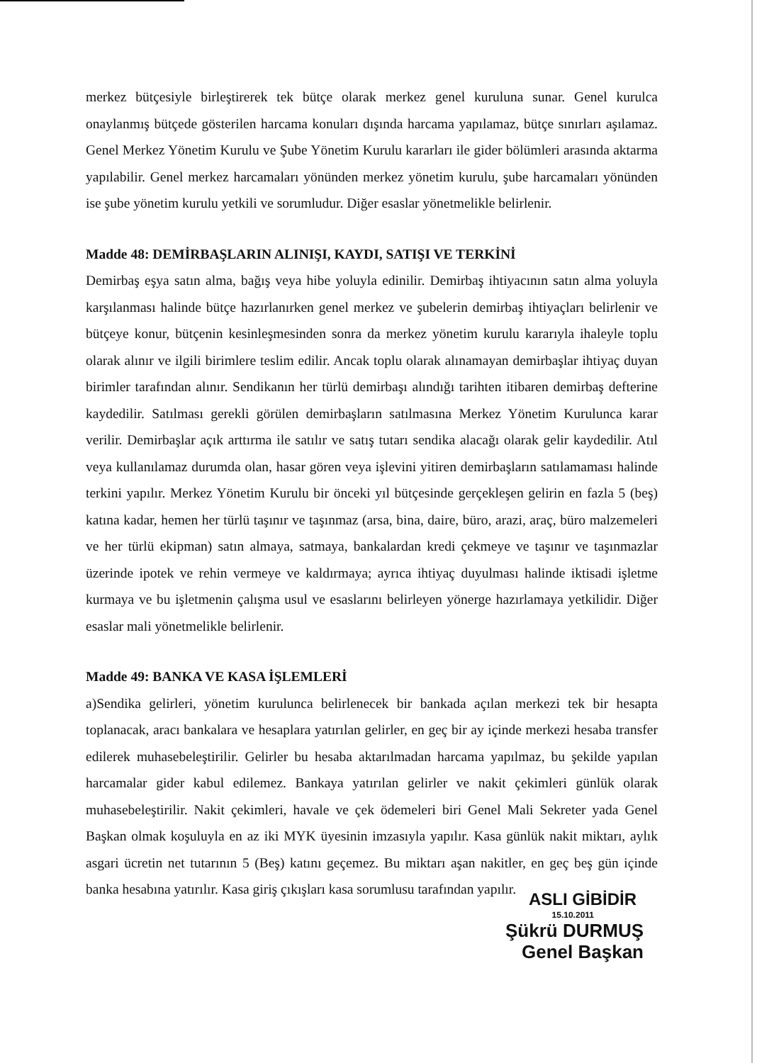merkez bütçesiyle birleştirerek tek bütçe olarak merkez genel kuruluna sunar. Genel kurulca onaylanmış bütçede gösterilen harcama konuları dışında harcama yapılamaz, bütçe sınırları aşılamaz. Genel Merkez Yönetim Kurulu ve Şube Yönetim Kurulu kararları ile gider bölümleri arasında aktarma yapılabilir. Genel merkez harcamaları yönünden merkez yönetim kurulu, şube harcamaları yönünden ise şube yönetim kurulu yetkili ve sorumludur. Diğer esaslar yönetmelikle belirlenir.
Madde 48: DEMİRBAŞLARIN ALINIŞI, KAYDI, SATIŞI VE TERKİNİ
Demirbaş eşya satın alma, bağış veya hibe yoluyla edinilir. Demirbaş ihtiyacının satın alma yoluyla karşılanması halinde bütçe hazırlanırken genel merkez ve şubelerin demirbaş ihtiyaçları belirlenir ve bütçeye konur, bütçenin kesinleşmesinden sonra da merkez yönetim kurulu kararıyla ihaleyle toplu olarak alınır ve ilgili birimlere teslim edilir. Ancak toplu olarak alınamayan demirbaşlar ihtiyaç duyan birimler tarafından alınır. Sendikanın her türlü demirbaşı alındığı tarihten itibaren demirbaş defterine kaydedilir. Satılması gerekli görülen demirbaşların satılmasına Merkez Yönetim Kurulunca karar verilir. Demirbaşlar açık arttırma ile satılır ve satış tutarı sendika alacağı olarak gelir kaydedilir. Atıl veya kullanılamaz durumda olan, hasar gören veya işlevini yitiren demirbaşların satılamaması halinde terkini yapılır. Merkez Yönetim Kurulu bir önceki yıl bütçesinde gerçekleşen gelirin en fazla 5 (beş) katına kadar, hemen her türlü taşınır ve taşınmaz (arsa, bina, daire, büro, arazi, araç, büro malzemeleri ve her türlü ekipman) satın almaya, satmaya, bankalardan kredi çekmeye ve taşınır ve taşınmazlar üzerinde ipotek ve rehin vermeye ve kaldırmaya; ayrıca ihtiyaç duyulması halinde iktisadi işletme kurmaya ve bu işletmenin çalışma usul ve esaslarını belirleyen yönerge hazırlamaya yetkilidir. Diğer esaslar mali yönetmelikle belirlenir.
Madde 49: BANKA VE KASA İŞLEMLERİ
a)Sendika gelirleri, yönetim kurulunca belirlenecek bir bankada açılan merkezi tek bir hesapta toplanacak, aracı bankalara ve hesaplara yatırılan gelirler, en geç bir ay içinde merkezi hesaba transfer edilerek muhasebeleştirilir. Gelirler bu hesaba aktarılmadan harcama yapılmaz, bu şekilde yapılan harcamalar gider kabul edilemez. Bankaya yatırılan gelirler ve nakit çekimleri günlük olarak muhasebeleştirilir. Nakit çekimleri, havale ve çek ödemeleri biri Genel Mali Sekreter yada Genel Başkan olmak koşuluyla en az iki MYK üyesinin imzasıyla yapılır. Kasa günlük nakit miktarı, aylık asgari ücretin net tutarının 5 (Beş) katını geçemez. Bu miktarı aşan nakitler, en geç beş gün içinde banka hesabına yatırılır. Kasa giriş çıkışları kasa sorumlusu tarafından yapılır.
ASLI GİBİDİR
15.10.2011
Şükrü DURMUŞ
Genel Başkan